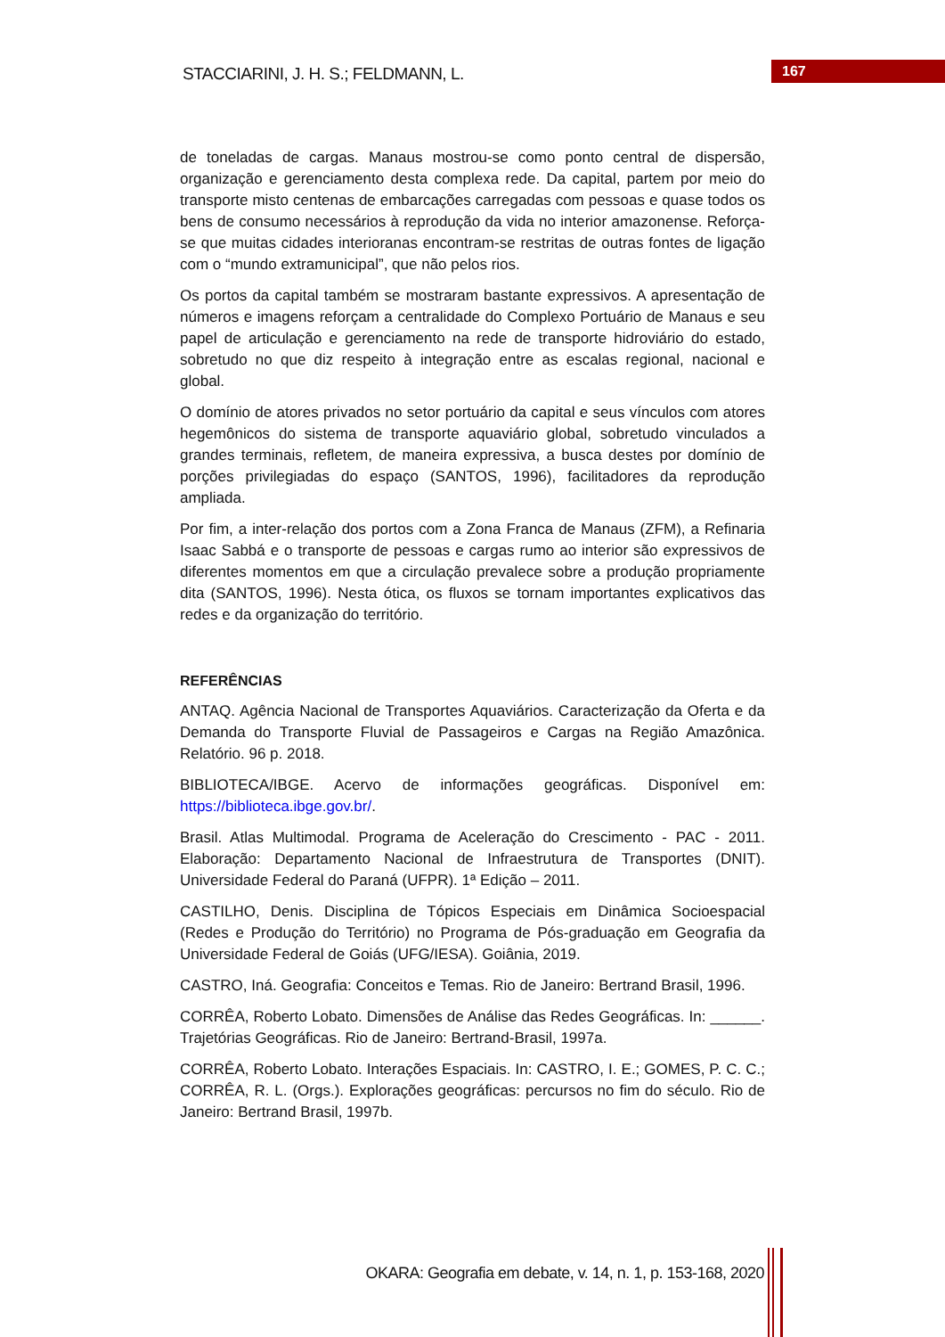STACCIARINI, J. H. S.; FELDMANN, L.
167
de toneladas de cargas. Manaus mostrou-se como ponto central de dispersão, organização e gerenciamento desta complexa rede. Da capital, partem por meio do transporte misto centenas de embarcações carregadas com pessoas e quase todos os bens de consumo necessários à reprodução da vida no interior amazonense. Reforça-se que muitas cidades interioranas encontram-se restritas de outras fontes de ligação com o “mundo extramunicipal”, que não pelos rios.
Os portos da capital também se mostraram bastante expressivos. A apresentação de números e imagens reforçam a centralidade do Complexo Portuário de Manaus e seu papel de articulação e gerenciamento na rede de transporte hidroviário do estado, sobretudo no que diz respeito à integração entre as escalas regional, nacional e global.
O domínio de atores privados no setor portuário da capital e seus vínculos com atores hegemônicos do sistema de transporte aquaviário global, sobretudo vinculados a grandes terminais, refletem, de maneira expressiva, a busca destes por domínio de porções privilegiadas do espaço (SANTOS, 1996), facilitadores da reprodução ampliada.
Por fim, a inter-relação dos portos com a Zona Franca de Manaus (ZFM), a Refinaria Isaac Sabbá e o transporte de pessoas e cargas rumo ao interior são expressivos de diferentes momentos em que a circulação prevalece sobre a produção propriamente dita (SANTOS, 1996). Nesta ótica, os fluxos se tornam importantes explicativos das redes e da organização do território.
REFERÊNCIAS
ANTAQ. Agência Nacional de Transportes Aquaviários. Caracterização da Oferta e da Demanda do Transporte Fluvial de Passageiros e Cargas na Região Amazônica. Relatório. 96 p. 2018.
BIBLIOTECA/IBGE. Acervo de informações geográficas. Disponível em: https://biblioteca.ibge.gov.br/.
Brasil. Atlas Multimodal. Programa de Aceleração do Crescimento - PAC - 2011. Elaboração: Departamento Nacional de Infraestrutura de Transportes (DNIT). Universidade Federal do Paraná (UFPR). 1ª Edição – 2011.
CASTILHO, Denis. Disciplina de Tópicos Especiais em Dinâmica Socioespacial (Redes e Produção do Território) no Programa de Pós-graduação em Geografia da Universidade Federal de Goiás (UFG/IESA). Goiânia, 2019.
CASTRO, Iná. Geografia: Conceitos e Temas. Rio de Janeiro: Bertrand Brasil, 1996.
CORRÊA, Roberto Lobato. Dimensões de Análise das Redes Geográficas. In: ______. Trajetórias Geográficas. Rio de Janeiro: Bertrand-Brasil, 1997a.
CORRÊA, Roberto Lobato. Interações Espaciais. In: CASTRO, I. E.; GOMES, P. C. C.; CORRÊA, R. L. (Orgs.). Explorações geográficas: percursos no fim do século. Rio de Janeiro: Bertrand Brasil, 1997b.
OKARA: Geografia em debate, v. 14, n. 1, p. 153-168, 2020